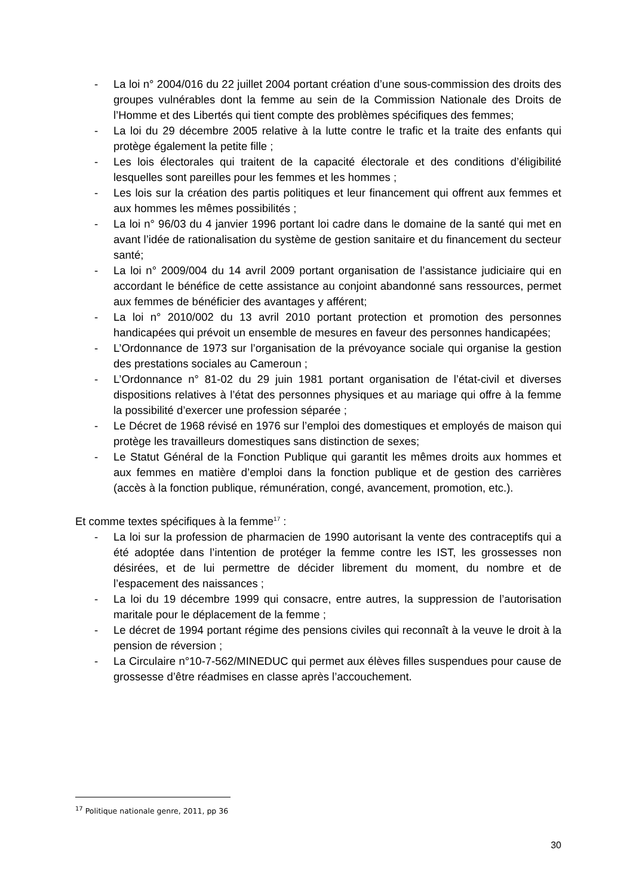- La loi n° 2004/016 du 22 juillet 2004 portant création d’une sous-commission des droits des groupes vulnérables dont la femme au sein de la Commission Nationale des Droits de l’Homme et des Libertés qui tient compte des problèmes spécifiques des femmes;
- La loi du 29 décembre 2005 relative à la lutte contre le trafic et la traite des enfants qui protège également la petite fille ;
- Les lois électorales qui traitent de la capacité électorale et des conditions d’éligibilité lesquelles sont pareilles pour les femmes et les hommes ;
- Les lois sur la création des partis politiques et leur financement qui offrent aux femmes et aux hommes les mêmes possibilités ;
- La loi n° 96/03 du 4 janvier 1996 portant loi cadre dans le domaine de la santé qui met en avant l’idée de rationalisation du système de gestion sanitaire et du financement du secteur santé;
- La loi n° 2009/004 du 14 avril 2009 portant organisation de l’assistance judiciaire qui en accordant le bénéfice de cette assistance au conjoint abandonné sans ressources, permet aux femmes de bénéficier des avantages y afférent;
- La loi n° 2010/002 du 13 avril 2010 portant protection et promotion des personnes handicapées qui prévoit un ensemble de mesures en faveur des personnes handicapées;
- L’Ordonnance de 1973 sur l’organisation de la prévoyance sociale qui organise la gestion des prestations sociales au Cameroun ;
- L’Ordonnance n° 81-02 du 29 juin 1981 portant organisation de l’état-civil et diverses dispositions relatives à l’état des personnes physiques et au mariage qui offre à la femme la possibilité d’exercer une profession séparée ;
- Le Décret de 1968 révisé en 1976 sur l’emploi des domestiques et employés de maison qui protège les travailleurs domestiques sans distinction de sexes;
- Le Statut Général de la Fonction Publique qui garantit les mêmes droits aux hommes et aux femmes en matière d’emploi dans la fonction publique et de gestion des carrières (accès à la fonction publique, rémunération, congé, avancement, promotion, etc.).
Et comme textes spécifiques à la femme<sup>17</sup> :
- La loi sur la profession de pharmacien de 1990 autorisant la vente des contraceptifs qui a été adoptée dans l’intention de protéger la femme contre les IST, les grossesses non désirées, et de lui permettre de décider librement du moment, du nombre et de l’espacement des naissances ;
- La loi du 19 décembre 1999 qui consacre, entre autres, la suppression de l’autorisation maritale pour le déplacement de la femme ;
- Le décret de 1994 portant régime des pensions civiles qui reconnaît à la veuve le droit à la pension de réversion ;
- La Circulaire n°10-7-562/MINEDUC qui permet aux élèves filles suspendues pour cause de grossesse d’être réadmises en classe après l’accouchement.
<sup>17</sup> Politique nationale genre, 2011, pp 36
30